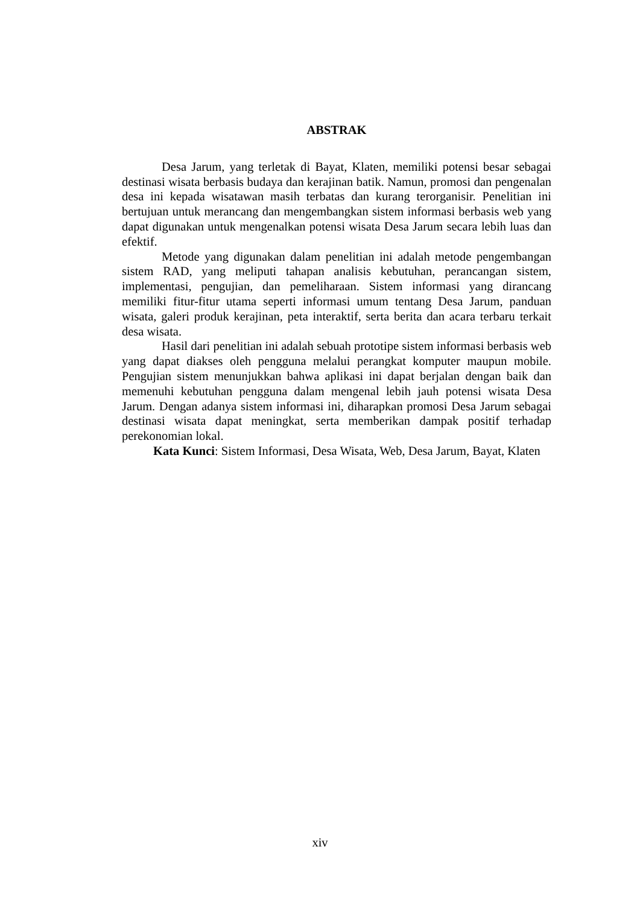ABSTRAK
Desa Jarum, yang terletak di Bayat, Klaten, memiliki potensi besar sebagai destinasi wisata berbasis budaya dan kerajinan batik. Namun, promosi dan pengenalan desa ini kepada wisatawan masih terbatas dan kurang terorganisir. Penelitian ini bertujuan untuk merancang dan mengembangkan sistem informasi berbasis web yang dapat digunakan untuk mengenalkan potensi wisata Desa Jarum secara lebih luas dan efektif.
Metode yang digunakan dalam penelitian ini adalah metode pengembangan sistem RAD, yang meliputi tahapan analisis kebutuhan, perancangan sistem, implementasi, pengujian, dan pemeliharaan. Sistem informasi yang dirancang memiliki fitur-fitur utama seperti informasi umum tentang Desa Jarum, panduan wisata, galeri produk kerajinan, peta interaktif, serta berita dan acara terbaru terkait desa wisata.
Hasil dari penelitian ini adalah sebuah prototipe sistem informasi berbasis web yang dapat diakses oleh pengguna melalui perangkat komputer maupun mobile. Pengujian sistem menunjukkan bahwa aplikasi ini dapat berjalan dengan baik dan memenuhi kebutuhan pengguna dalam mengenal lebih jauh potensi wisata Desa Jarum. Dengan adanya sistem informasi ini, diharapkan promosi Desa Jarum sebagai destinasi wisata dapat meningkat, serta memberikan dampak positif terhadap perekonomian lokal.
Kata Kunci: Sistem Informasi, Desa Wisata, Web, Desa Jarum, Bayat, Klaten
xiv